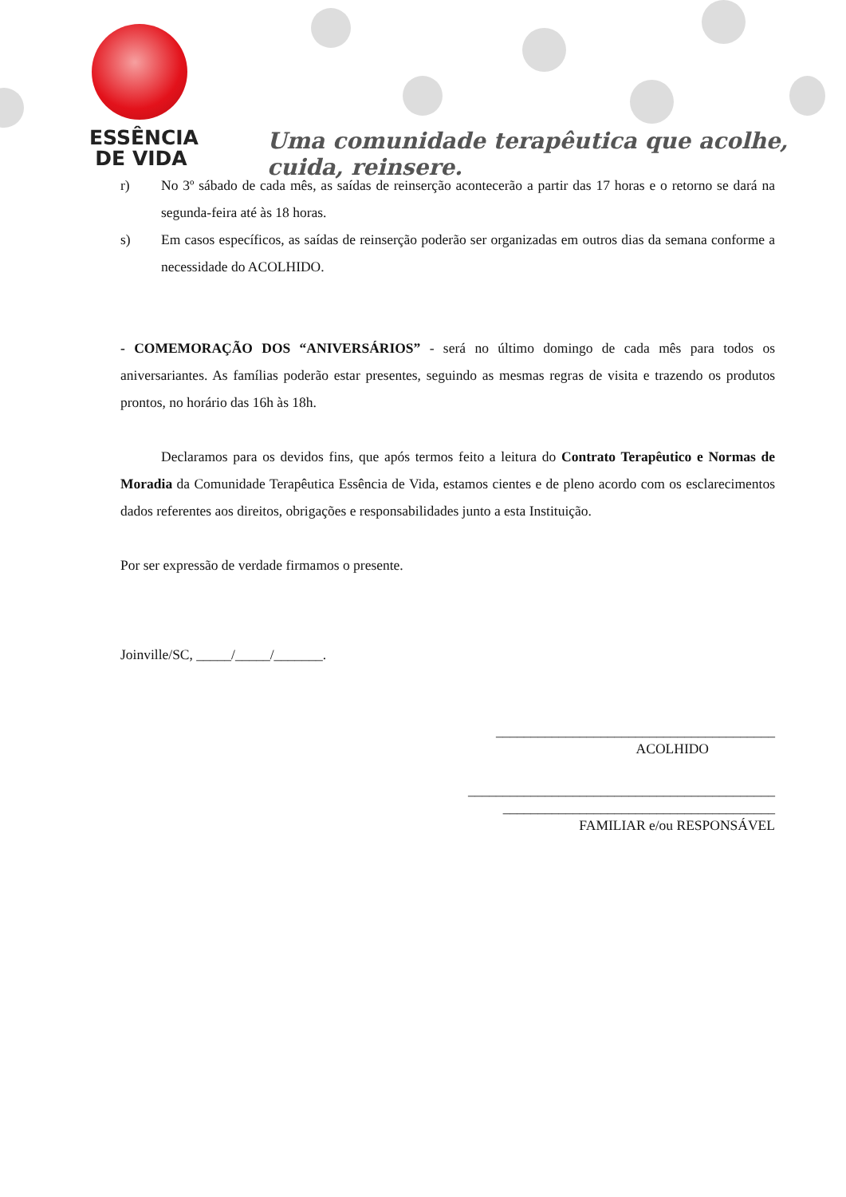ESSÊNCIA
DE VIDA
Uma comunidade terapêutica que acolhe, cuida, reinsere.
r) No 3º sábado de cada mês, as saídas de reinserção acontecerão a partir das 17 horas e o retorno se dará na segunda-feira até às 18 horas.
s) Em casos específicos, as saídas de reinserção poderão ser organizadas em outros dias da semana conforme a necessidade do ACOLHIDO.
- COMEMORAÇÃO DOS “ANIVERSÁRIOS” - será no último domingo de cada mês para todos os aniversariantes. As famílias poderão estar presentes, seguindo as mesmas regras de visita e trazendo os produtos prontos, no horário das 16h às 18h.
Declaramos para os devidos fins, que após termos feito a leitura do Contrato Terapêutico e Normas de Moradia da Comunidade Terapêutica Essência de Vida, estamos cientes e de pleno acordo com os esclarecimentos dados referentes aos direitos, obrigações e responsabilidades junto a esta Instituição.
Por ser expressão de verdade firmamos o presente.
Joinville/SC, _____/_____/_______.
________________________________________
ACOLHIDO
____________________________________________
_______________________________________
FAMILIAR e/ou RESPONSÁVEL